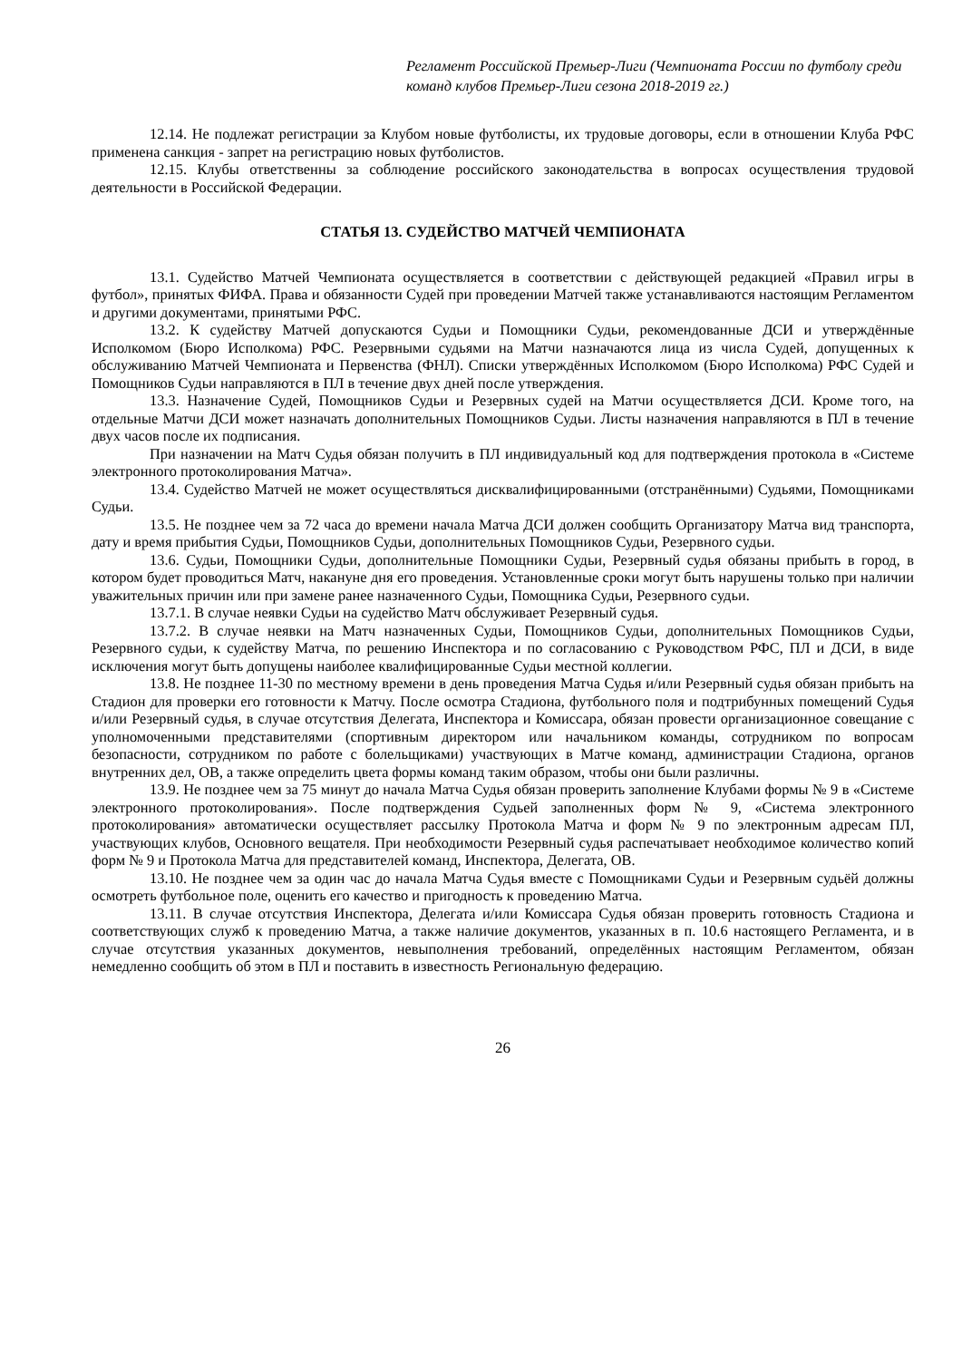Регламент Российской Премьер-Лиги (Чемпионата России по футболу среди команд клубов Премьер-Лиги сезона 2018-2019 гг.)
12.14. Не подлежат регистрации за Клубом новые футболисты, их трудовые договоры, если в отношении Клуба РФС применена санкция - запрет на регистрацию новых футболистов.
12.15. Клубы ответственны за соблюдение российского законодательства в вопросах осуществления трудовой деятельности в Российской Федерации.
СТАТЬЯ 13. СУДЕЙСТВО МАТЧЕЙ ЧЕМПИОНАТА
13.1. Судейство Матчей Чемпионата осуществляется в соответствии с действующей редакцией «Правил игры в футбол», принятых ФИФА. Права и обязанности Судей при проведении Матчей также устанавливаются настоящим Регламентом и другими документами, принятыми РФС.
13.2. К судейству Матчей допускаются Судьи и Помощники Судьи, рекомендованные ДСИ и утверждённые Исполкомом (Бюро Исполкома) РФС. Резервными судьями на Матчи назначаются лица из числа Судей, допущенных к обслуживанию Матчей Чемпионата и Первенства (ФНЛ). Списки утверждённых Исполкомом (Бюро Исполкома) РФС Судей и Помощников Судьи направляются в ПЛ в течение двух дней после утверждения.
13.3. Назначение Судей, Помощников Судьи и Резервных судей на Матчи осуществляется ДСИ. Кроме того, на отдельные Матчи ДСИ может назначать дополнительных Помощников Судьи. Листы назначения направляются в ПЛ в течение двух часов после их подписания.
При назначении на Матч Судья обязан получить в ПЛ индивидуальный код для подтверждения протокола в «Системе электронного протоколирования Матча».
13.4. Судейство Матчей не может осуществляться дисквалифицированными (отстранёнными) Судьями, Помощниками Судьи.
13.5. Не позднее чем за 72 часа до времени начала Матча ДСИ должен сообщить Организатору Матча вид транспорта, дату и время прибытия Судьи, Помощников Судьи, дополнительных Помощников Судьи, Резервного судьи.
13.6. Судьи, Помощники Судьи, дополнительные Помощники Судьи, Резервный судья обязаны прибыть в город, в котором будет проводиться Матч, накануне дня его проведения. Установленные сроки могут быть нарушены только при наличии уважительных причин или при замене ранее назначенного Судьи, Помощника Судьи, Резервного судьи.
13.7.1. В случае неявки Судьи на судейство Матч обслуживает Резервный судья.
13.7.2. В случае неявки на Матч назначенных Судьи, Помощников Судьи, дополнительных Помощников Судьи, Резервного судьи, к судейству Матча, по решению Инспектора и по согласованию с Руководством РФС, ПЛ и ДСИ, в виде исключения могут быть допущены наиболее квалифицированные Судьи местной коллегии.
13.8. Не позднее 11-30 по местному времени в день проведения Матча Судья и/или Резервный судья обязан прибыть на Стадион для проверки его готовности к Матчу. После осмотра Стадиона, футбольного поля и подтрибунных помещений Судья и/или Резервный судья, в случае отсутствия Делегата, Инспектора и Комиссара, обязан провести организационное совещание с уполномоченными представителями (спортивным директором или начальником команды, сотрудником по вопросам безопасности, сотрудником по работе с болельщиками) участвующих в Матче команд, администрации Стадиона, органов внутренних дел, ОВ, а также определить цвета формы команд таким образом, чтобы они были различны.
13.9. Не позднее чем за 75 минут до начала Матча Судья обязан проверить заполнение Клубами формы № 9 в «Системе электронного протоколирования». После подтверждения Судьей заполненных форм № 9, «Система электронного протоколирования» автоматически осуществляет рассылку Протокола Матча и форм № 9 по электронным адресам ПЛ, участвующих клубов, Основного вещателя. При необходимости Резервный судья распечатывает необходимое количество копий форм № 9 и Протокола Матча для представителей команд, Инспектора, Делегата, ОВ.
13.10. Не позднее чем за один час до начала Матча Судья вместе с Помощниками Судьи и Резервным судьёй должны осмотреть футбольное поле, оценить его качество и пригодность к проведению Матча.
13.11. В случае отсутствия Инспектора, Делегата и/или Комиссара Судья обязан проверить готовность Стадиона и соответствующих служб к проведению Матча, а также наличие документов, указанных в п. 10.6 настоящего Регламента, и в случае отсутствия указанных документов, невыполнения требований, определённых настоящим Регламентом, обязан немедленно сообщить об этом в ПЛ и поставить в известность Региональную федерацию.
26